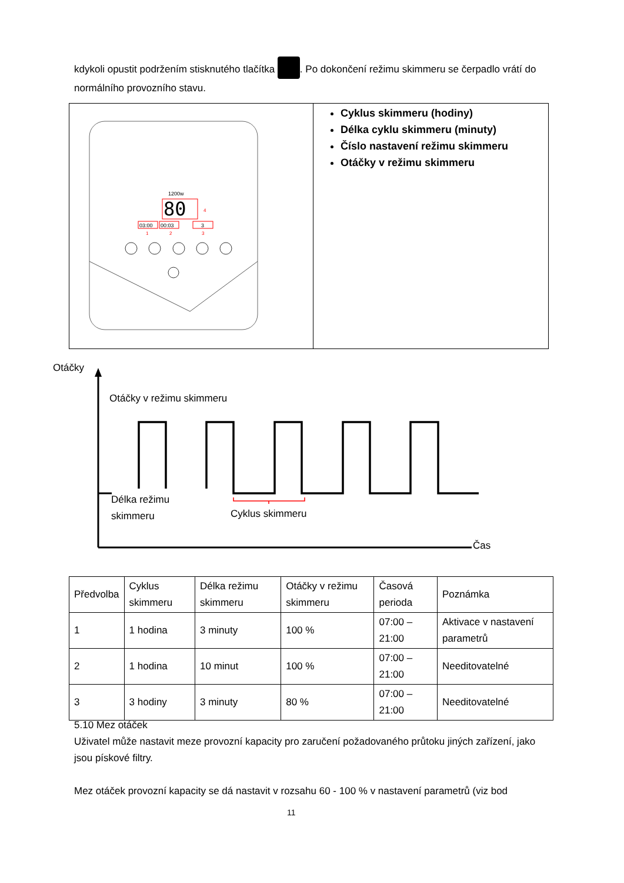kdykoli opustit podržením stisknutého tlačítka . Po dokončení režimu skimmeru se čerpadlo vrátí do normálního provozního stavu.
1200w
80
03:00
00:03
3
1
2
3
4
Cyklus skimmeru (hodiny)
Délka cyklu skimmeru (minuty)
Číslo nastavení režimu skimmeru
Otáčky v režimu skimmeru
Otáčky
Otáčky v režimu skimmeru
Délka režimu
skimmeru
Cyklus skimmeru
Čas
| Předvolba | Cyklus skimmeru | Délka režimu skimmeru | Otáčky v režimu skimmeru | Časová perioda | Poznámka |
| --- | --- | --- | --- | --- | --- |
| 1 | 1 hodina | 3 minuty | 100 % | 07:00 – 21:00 | Aktivace v nastavení parametrů |
| 2 | 1 hodina | 10 minut | 100 % | 07:00 – 21:00 | Needitovatelné |
| 3 | 3 hodiny | 3 minuty | 80 % | 07:00 – 21:00 | Needitovatelné |
5.10 Mez otáček
Uživatel může nastavit meze provozní kapacity pro zaručení požadovaného průtoku jiných zařízení, jako jsou pískové filtry.
Mez otáček provozní kapacity se dá nastavit v rozsahu 60 - 100 % v nastavení parametrů (viz bod
11